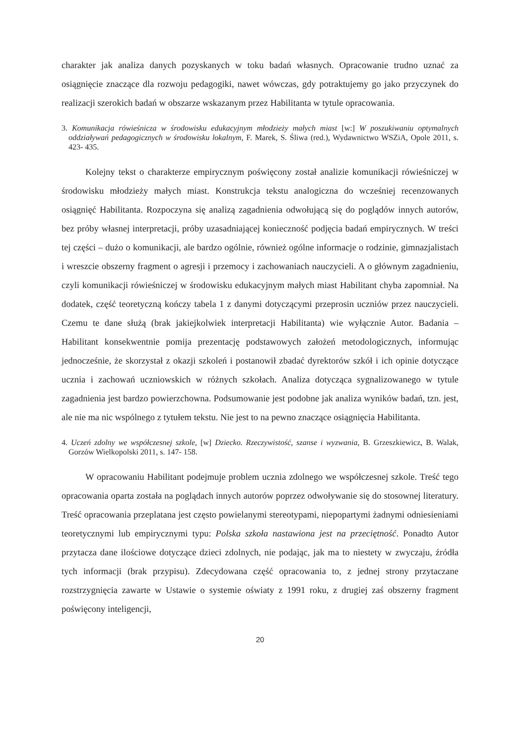charakter jak analiza danych pozyskanych w toku badań własnych. Opracowanie trudno uznać za osiągnięcie znaczące dla rozwoju pedagogiki, nawet wówczas, gdy potraktujemy go jako przyczynek do realizacji szerokich badań w obszarze wskazanym przez Habilitanta w tytule opracowania.
3. Komunikacja rówieśnicza w środowisku edukacyjnym młodzieży małych miast [w:] W poszukiwaniu optymalnych oddziaływań pedagogicznych w środowisku lokalnym, F. Marek, S. Śliwa (red.), Wydawnictwo WSZiA, Opole 2011, s. 423- 435.
Kolejny tekst o charakterze empirycznym poświęcony został analizie komunikacji rówieśniczej w środowisku młodzieży małych miast. Konstrukcja tekstu analogiczna do wcześniej recenzowanych osiągnięć Habilitanta. Rozpoczyna się analizą zagadnienia odwołującą się do poglądów innych autorów, bez próby własnej interpretacji, próby uzasadniającej konieczność podjęcia badań empirycznych. W treści tej części – dużo o komunikacji, ale bardzo ogólnie, również ogólne informacje o rodzinie, gimnazjalistach i wreszcie obszerny fragment o agresji i przemocy i zachowaniach nauczycieli. A o głównym zagadnieniu, czyli komunikacji rówieśniczej w środowisku edukacyjnym małych miast Habilitant chyba zapomniał. Na dodatek, część teoretyczną kończy tabela 1 z danymi dotyczącymi przeprosin uczniów przez nauczycieli. Czemu te dane służą (brak jakiejkolwiek interpretacji Habilitanta) wie wyłącznie Autor. Badania – Habilitant konsekwentnie pomija prezentację podstawowych założeń metodologicznych, informując jednocześnie, że skorzystał z okazji szkoleń i postanowił zbadać dyrektorów szkół i ich opinie dotyczące ucznia i zachowań uczniowskich w różnych szkołach. Analiza dotycząca sygnalizowanego w tytule zagadnienia jest bardzo powierzchowna. Podsumowanie jest podobne jak analiza wyników badań, tzn. jest, ale nie ma nic wspólnego z tytułem tekstu. Nie jest to na pewno znaczące osiągnięcia Habilitanta.
4. Uczeń zdolny we współczesnej szkole, [w] Dziecko. Rzeczywistość, szanse i wyzwania, B. Grzeszkiewicz, B. Walak, Gorzów Wielkopolski 2011, s. 147- 158.
W opracowaniu Habilitant podejmuje problem ucznia zdolnego we współczesnej szkole. Treść tego opracowania oparta została na poglądach innych autorów poprzez odwoływanie się do stosownej literatury. Treść opracowania przeplatana jest często powielanymi stereotypami, niepopartymi żadnymi odniesieniami teoretycznymi lub empirycznymi typu: Polska szkoła nastawiona jest na przeciętność. Ponadto Autor przytacza dane ilościowe dotyczące dzieci zdolnych, nie podając, jak ma to niestety w zwyczaju, źródła tych informacji (brak przypisu). Zdecydowana część opracowania to, z jednej strony przytaczane rozstrzygnięcia zawarte w Ustawie o systemie oświaty z 1991 roku, z drugiej zaś obszerny fragment poświęcony inteligencji,
20